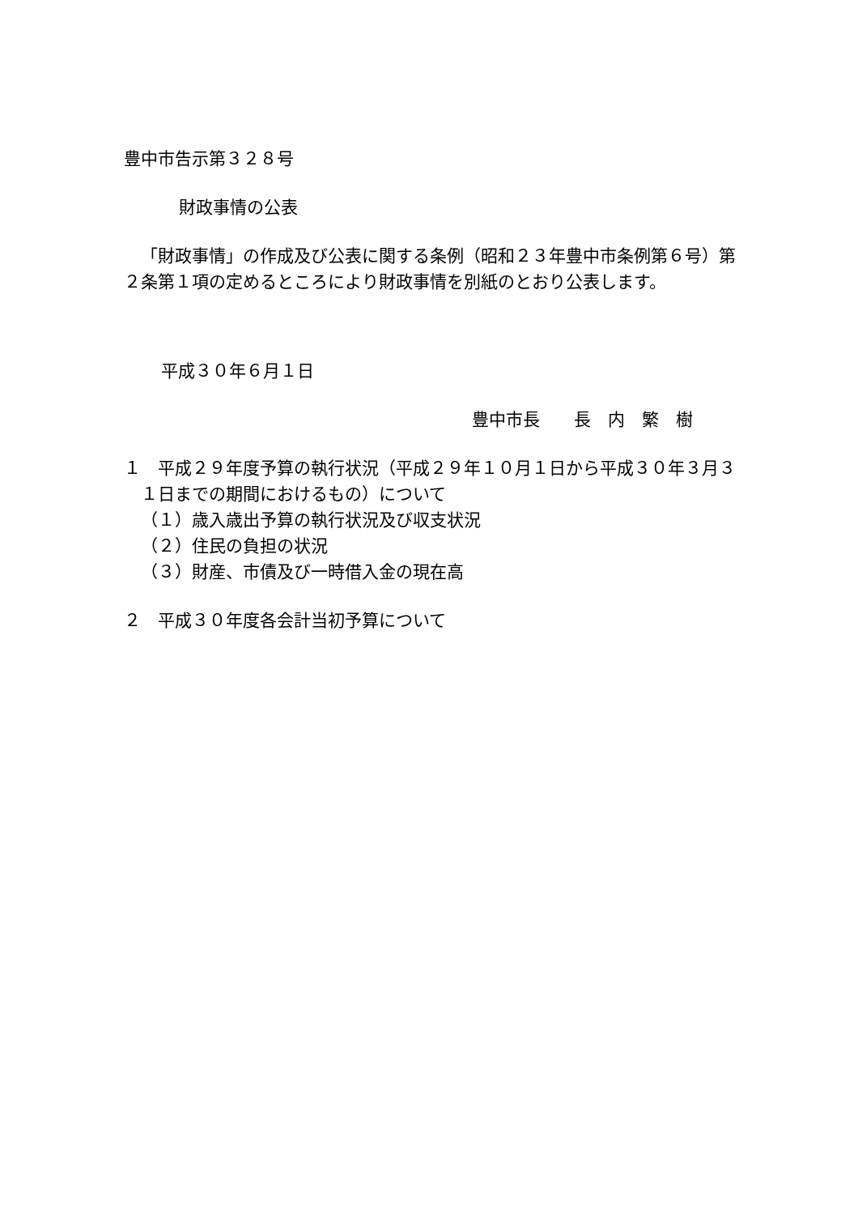豊中市告示第３２８号
財政事情の公表
「財政事情」の作成及び公表に関する条例（昭和２３年豊中市条例第６号）第２条第１項の定めるところにより財政事情を別紙のとおり公表します。
平成３０年６月１日
豊中市長　　長　内　繁　樹
１　平成２９年度予算の執行状況（平成２９年１０月１日から平成３０年３月３１日までの期間におけるもの）について
（１）歳入歳出予算の執行状況及び収支状況
（２）住民の負担の状況
（３）財産、市債及び一時借入金の現在高
２　平成３０年度各会計当初予算について